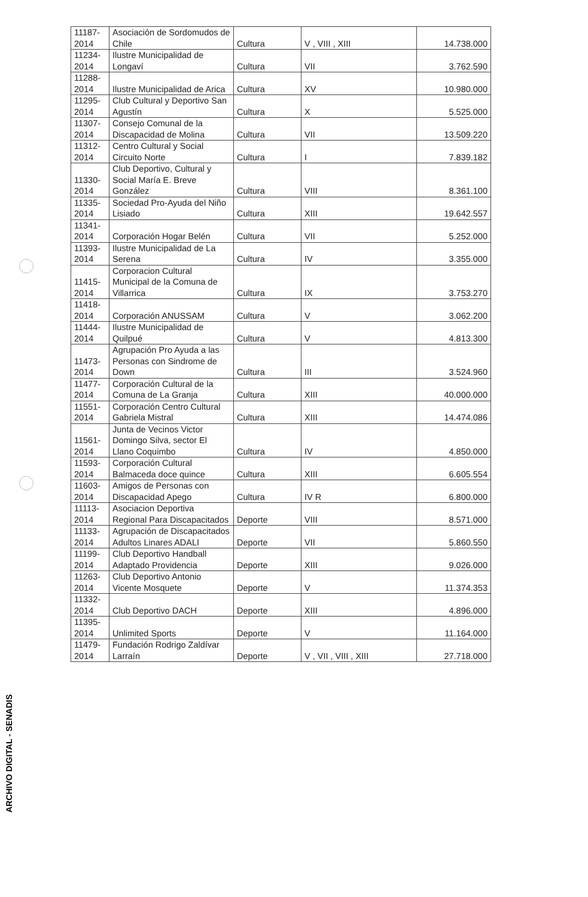| 11187- 2014 | Asociación de Sordomudos de Chile | Cultura | V , VIII , XIII | 14.738.000 |
| 11234- 2014 | Ilustre Municipalidad de Longaví | Cultura | VII | 3.762.590 |
| 11288- 2014 | Ilustre Municipalidad de Arica | Cultura | XV | 10.980.000 |
| 11295- 2014 | Club Cultural y Deportivo San Agustín | Cultura | X | 5.525.000 |
| 11307- 2014 | Consejo Comunal de la Discapacidad de Molina | Cultura | VII | 13.509.220 |
| 11312- 2014 | Centro Cultural y Social Circuito Norte | Cultura | I | 7.839.182 |
| 11330- 2014 | Club Deportivo, Cultural y Social María E. Breve González | Cultura | VIII | 8.361.100 |
| 11335- 2014 | Sociedad Pro-Ayuda del Niño Lisiado | Cultura | XIII | 19.642.557 |
| 11341- 2014 | Corporación Hogar Belén | Cultura | VII | 5.252.000 |
| 11393- 2014 | Ilustre Municipalidad de La Serena | Cultura | IV | 3.355.000 |
| 11415- 2014 | Corporacion Cultural Municipal de la Comuna de Villarrica | Cultura | IX | 3.753.270 |
| 11418- 2014 | Corporación ANUSSAM | Cultura | V | 3.062.200 |
| 11444- 2014 | Ilustre Municipalidad de Quilpué | Cultura | V | 4.813.300 |
| 11473- 2014 | Agrupación Pro Ayuda a las Personas con Sindrome de Down | Cultura | III | 3.524.960 |
| 11477- 2014 | Corporación Cultural de la Comuna de La Granja | Cultura | XIII | 40.000.000 |
| 11551- 2014 | Corporación Centro Cultural Gabriela Mistral | Cultura | XIII | 14.474.086 |
| 11561- 2014 | Junta de Vecinos Victor Domingo Silva, sector El Llano Coquimbo | Cultura | IV | 4.850.000 |
| 11593- 2014 | Corporación Cultural Balmaceda doce quince | Cultura | XIII | 6.605.554 |
| 11603- 2014 | Amigos de Personas con Discapacidad Apego | Cultura | IV R | 6.800.000 |
| 11113- 2014 | Asociacion Deportiva Regional Para Discapacitados | Deporte | VIII | 8.571.000 |
| 11133- 2014 | Agrupación de Discapacitados Adultos Linares ADALI | Deporte | VII | 5.860.550 |
| 11199- 2014 | Club Deportivo Handball Adaptado Providencia | Deporte | XIII | 9.026.000 |
| 11263- 2014 | Club Deportivo Antonio Vicente Mosquete | Deporte | V | 11.374.353 |
| 11332- 2014 | Club Deportivo DACH | Deporte | XIII | 4.896.000 |
| 11395- 2014 | Unlimited Sports | Deporte | V | 11.164.000 |
| 11479- 2014 | Fundación Rodrigo Zaldívar Larraín | Deporte | V , VII , VIII , XIII | 27.718.000 |
ARCHIVO DIGITAL - SENADIS